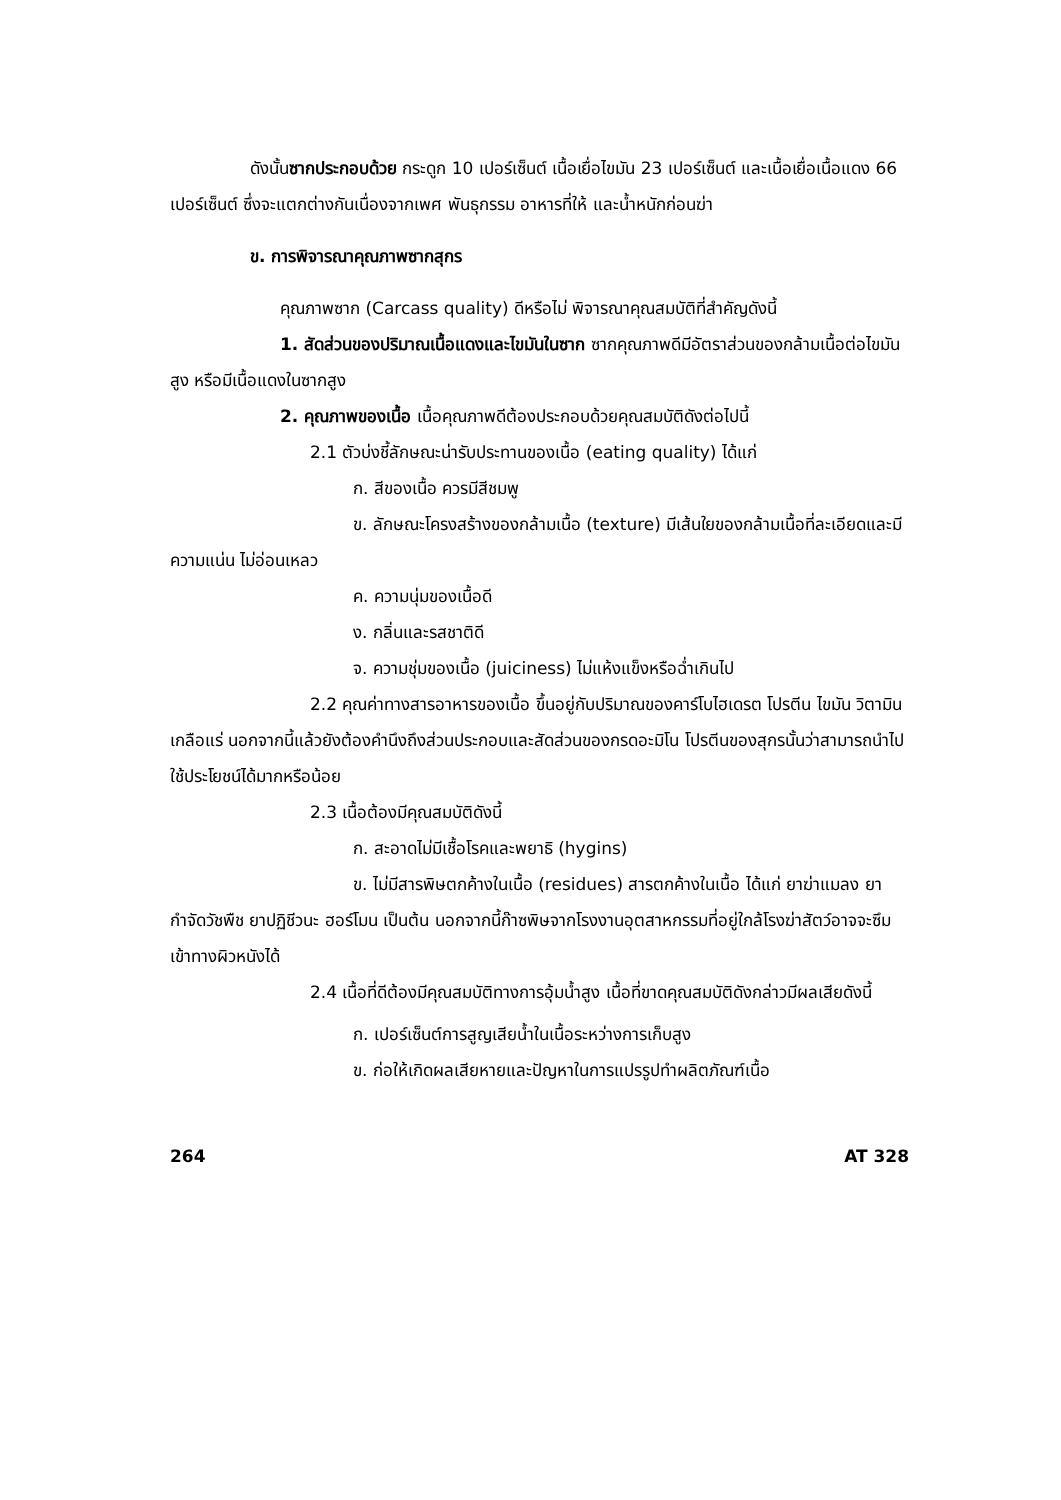ดังนั้นซากประกอบด้วย กระดูก 10 เปอร์เซ็นต์ เนื้อเยื่อไขมัน 23 เปอร์เซ็นต์ และเนื้อเยื่อเนื้อแดง 66 เปอร์เซ็นต์ ซึ่งจะแตกต่างกันเนื่องจากเพศ พันธุกรรม อาหารที่ให้ และน้ำหนักก่อนฆ่า
ข. การพิจารณาคุณภาพซากสุกร
คุณภาพซาก (Carcass quality) ดีหรือไม่ พิจารณาคุณสมบัติที่สำคัญดังนี้
1. สัดส่วนของปริมาณเนื้อแดงและไขมันในซาก ซากคุณภาพดีมีอัตราส่วนของกล้ามเนื้อต่อไขมันสูง หรือมีเนื้อแดงในซากสูง
2. คุณภาพของเนื้อ เนื้อคุณภาพดีต้องประกอบด้วยคุณสมบัติดังต่อไปนี้
2.1 ตัวบ่งชี้ลักษณะน่ารับประทานของเนื้อ (eating quality) ได้แก่
ก. สีของเนื้อ ควรมีสีชมพู
ข. ลักษณะโครงสร้างของกล้ามเนื้อ (texture) มีเส้นใยของกล้ามเนื้อที่ละเอียดและมีความแน่น ไม่อ่อนเหลว
ค. ความนุ่มของเนื้อดี
ง. กลิ่นและรสชาติดี
จ. ความชุ่มของเนื้อ (juiciness) ไม่แห้งแข็งหรือฉ่ำเกินไป
2.2 คุณค่าทางสารอาหารของเนื้อ ขึ้นอยู่กับปริมาณของคาร์โบไฮเดรต โปรตีน ไขมัน วิตามิน เกลือแร่ นอกจากนี้แล้วยังต้องคำนึงถึงส่วนประกอบและสัดส่วนของกรดอะมิโน โปรตีนของสุกรนั้นว่าสามารถนำไปใช้ประโยชน์ได้มากหรือน้อย
2.3 เนื้อต้องมีคุณสมบัติดังนี้
ก. สะอาดไม่มีเชื้อโรคและพยาธิ (hygins)
ข. ไม่มีสารพิษตกค้างในเนื้อ (residues) สารตกค้างในเนื้อ ได้แก่ ยาฆ่าแมลง ยากำจัดวัชพืช ยาปฏิชีวนะ ฮอร์โมน เป็นต้น นอกจากนี้ก๊าซพิษจากโรงงานอุตสาหกรรมที่อยู่ใกล้โรงฆ่าสัตว์อาจจะซึมเข้าทางผิวหนังได้
2.4 เนื้อที่ดีต้องมีคุณสมบัติทางการอุ้มน้ำสูง เนื้อที่ขาดคุณสมบัติดังกล่าวมีผลเสียดังนี้
ก. เปอร์เซ็นต์การสูญเสียน้ำในเนื้อระหว่างการเก็บสูง
ข. ก่อให้เกิดผลเสียหายและปัญหาในการแปรรูปทำผลิตภัณฑ์เนื้อ
264 AT 328